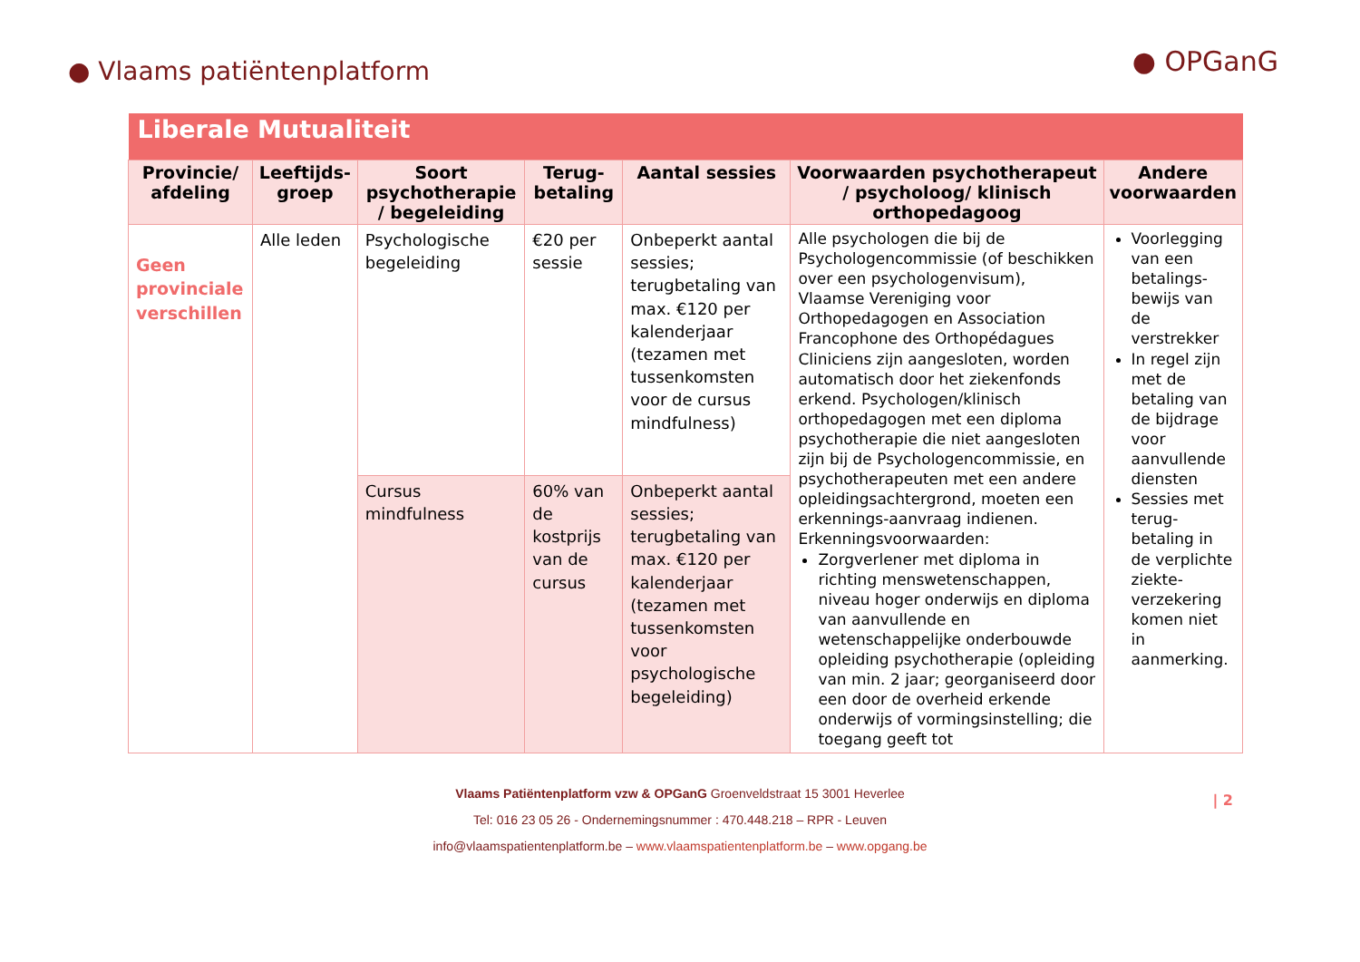● Vlaams patiëntenplatform
● OPGanG
| Liberale Mutualiteit | | | | | | |
| --- | --- | --- | --- | --- | --- | --- |
| Provincie/ afdeling | Leeftijds-groep | Soort psychotherapie / begeleiding | Terug-betaling | Aantal sessies | Voorwaarden psychotherapeut / psycholoog/ klinisch orthopedagoog | Andere voorwaarden |
| Geen provinciale verschillen | Alle leden | Psychologische begeleiding | €20 per sessie | Onbeperkt aantal sessies; terugbetaling van max. €120 per kalenderjaar (tezamen met tussenkomsten voor de cursus mindfulness) | Alle psychologen die bij de Psychologencommissie (of beschikken over een psychologenvisum), Vlaamse Vereniging voor Orthopedagogen en Association Francophone des Orthopédagues Cliniciens zijn aangesloten, worden automatisch door het ziekenfonds erkend. Psychologen/klinisch orthopedagogen met een diploma psychotherapie die niet aangesloten zijn bij de Psychologencommissie, en psychotherapeuten met een andere opleidingsachtergrond, moeten een erkennings-aanvraag indienen. Erkenningsvoorwaarden: Zorgverlener met diploma in richting menswetenschappen, niveau hoger onderwijs en diploma van aanvullende en wetenschappelijke onderbouwde opleiding psychotherapie (opleiding van min. 2 jaar; georganiseerd door een door de overheid erkende onderwijs of vormingsinstelling; die toegang geeft tot | Voorlegging van een betalings-bewijs van de verstrekker In regel zijn met de betaling van de bijdrage voor aanvullende diensten Sessies met terug-betaling in de verplichte ziekte-verzekering komen niet in aanmerking. |
| | | Cursus mindfulness | 60% van de kostprijs van de cursus | Onbeperkt aantal sessies; terugbetaling van max. €120 per kalenderjaar (tezamen met tussenkomsten voor psychologische begeleiding) | | |
| 2
Vlaams Patiëntenplatform vzw & OPGanG Groenveldstraat 15 3001 Heverlee
Tel: 016 23 05 26 - Ondernemingsnummer : 470.448.218 – RPR - Leuven
info@vlaamspatientenplatform.be – www.vlaamspatientenplatform.be – www.opgang.be